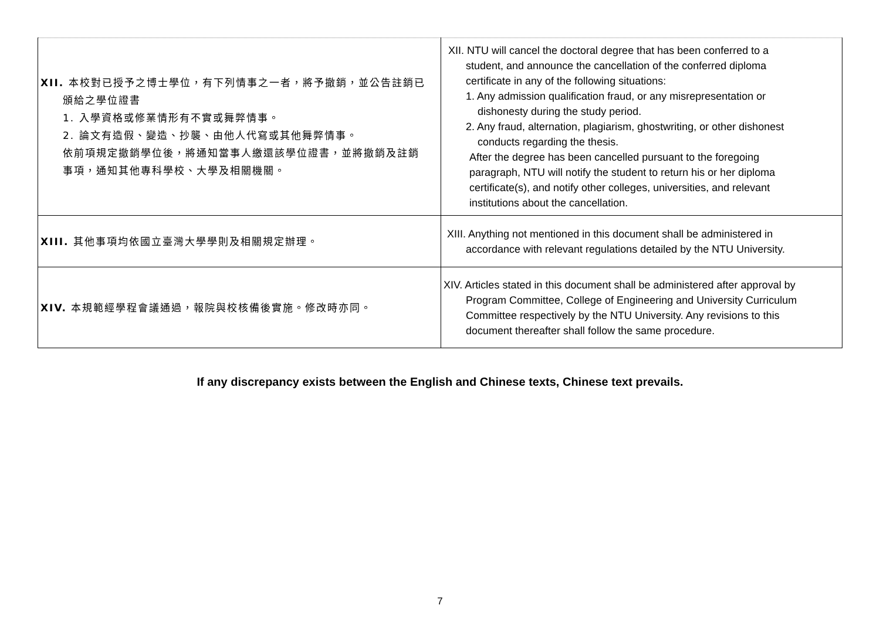| XII. 本校對已授予之博士學位，有下列情事之一者，將予撤銷，並公告註銷已 頒給之學位證書 1. 入學資格或修業情形有不實或舞弊情事。 2. 論文有造假、變造、抄襲、由他人代寫或其他舞弊情事。 依前項規定撤銷學位後，將通知當事人繳還該學位證書，並將撤銷及註銷 事項，通知其他專科學校、大學及相關機關。 | XII. NTU will cancel the doctoral degree that has been conferred to a student, and announce the cancellation of the conferred diploma certificate in any of the following situations: 1. Any admission qualification fraud, or any misrepresentation or dishonesty during the study period. 2. Any fraud, alternation, plagiarism, ghostwriting, or other dishonest conducts regarding the thesis. After the degree has been cancelled pursuant to the foregoing paragraph, NTU will notify the student to return his or her diploma certificate(s), and notify other colleges, universities, and relevant institutions about the cancellation. |
| XIII. 其他事項均依國立臺灣大學學則及相關規定辦理。 | XIII. Anything not mentioned in this document shall be administered in accordance with relevant regulations detailed by the NTU University. |
| XIV. 本規範經學程會議通過，報院與校核備後實施。修改時亦同。 | XIV. Articles stated in this document shall be administered after approval by Program Committee, College of Engineering and University Curriculum Committee respectively by the NTU University. Any revisions to this document thereafter shall follow the same procedure. |
If any discrepancy exists between the English and Chinese texts, Chinese text prevails.
7